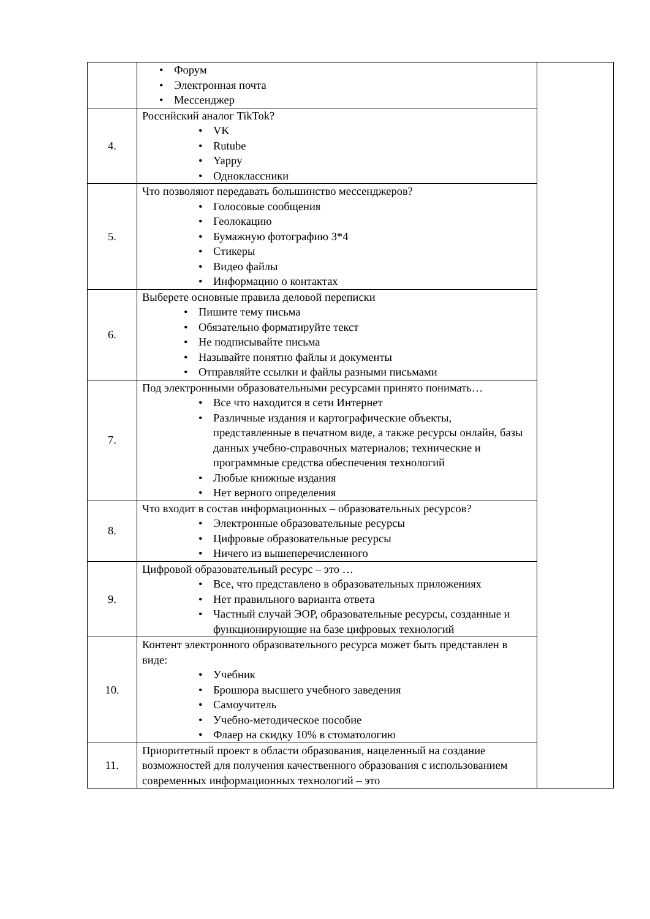| | Форум Электронная почта Мессенджер | |
| 4. | Российский аналог TikTok? VK Rutube Yappy Одноклассники | |
| 5. | Что позволяют передавать большинство мессенджеров? Голосовые сообщения Геолокацию Бумажную фотографию 3*4 Стикеры Видео файлы Информацию о контактах | |
| 6. | Выберете основные правила деловой переписки Пишите тему письма Обязательно форматируйте текст Не подписывайте письма Называйте понятно файлы и документы Отправляйте ссылки и файлы разными письмами | |
| 7. | Под электронными образовательными ресурсами принято понимать… Все что находится в сети Интернет Различные издания и картографические объекты, представленные в печатном виде, а также ресурсы онлайн, базы данных учебно-справочных материалов; технические и программные средства обеспечения технологий Любые книжные издания Нет верного определения | |
| 8. | Что входит в состав информационных – образовательных ресурсов? Электронные образовательные ресурсы Цифровые образовательные ресурсы Ничего из вышеперечисленного | |
| 9. | Цифровой образовательный ресурс – это … Все, что представлено в образовательных приложениях Нет правильного варианта ответа Частный случай ЭОР, образовательные ресурсы, созданные и функционирующие на базе цифровых технологий | |
| 10. | Контент электронного образовательного ресурса может быть представлен в виде: Учебник Брошюра высшего учебного заведения Самоучитель Учебно-методическое пособие Флаер на скидку 10% в стоматологию | |
| 11. | Приоритетный проект в области образования, нацеленный на создание возможностей для получения качественного образования с использованием современных информационных технологий – это | |